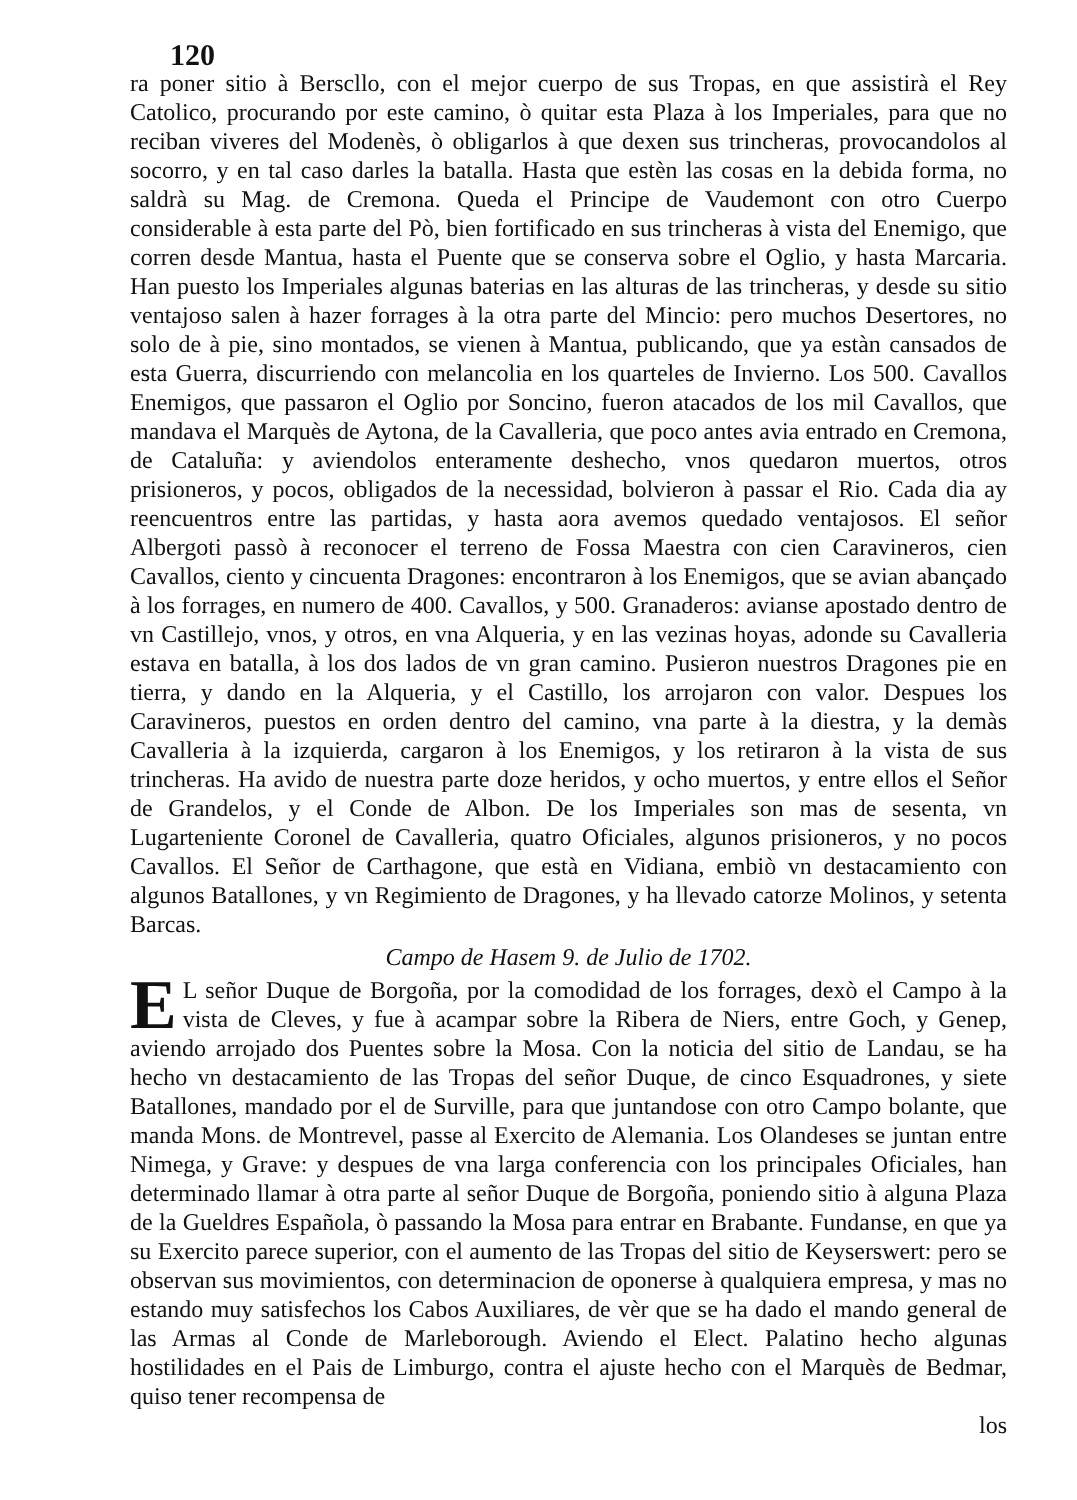120
ra poner sitio à Berscllo, con el mejor cuerpo de sus Tropas, en que assistirà el Rey Catolico, procurando por este camino, ò quitar esta Plaza à los Imperiales, para que no reciban viveres del Modenès, ò obligarlos à que dexen sus trincheras, provocandolos al socorro, y en tal caso darles la batalla. Hasta que estèn las cosas en la debida forma, no saldrà su Mag. de Cremona. Queda el Principe de Vaudemont con otro Cuerpo considerable à esta parte del Pò, bien fortificado en sus trincheras à vista del Enemigo, que corren desde Mantua, hasta el Puente que se conserva sobre el Oglio, y hasta Marcaria. Han puesto los Imperiales algunas baterias en las alturas de las trincheras, y desde su sitio ventajoso salen à hazer forrages à la otra parte del Mincio: pero muchos Desertores, no solo de à pie, sino montados, se vienen à Mantua, publicando, que ya estàn cansados de esta Guerra, discurriendo con melancolia en los quarteles de Invierno. Los 500. Cavallos Enemigos, que passaron el Oglio por Soncino, fueron atacados de los mil Cavallos, que mandava el Marquès de Aytona, de la Cavalleria, que poco antes avia entrado en Cremona, de Cataluña: y aviendolos enteramente deshecho, vnos quedaron muertos, otros prisioneros, y pocos, obligados de la necessidad, bolvieron à passar el Rio. Cada dia ay reencuentros entre las partidas, y hasta aora avemos quedado ventajosos. El señor Albergoti passò à reconocer el terreno de Fossa Maestra con cien Caravineros, cien Cavallos, ciento y cincuenta Dragones: encontraron à los Enemigos, que se avian abançado à los forrages, en numero de 400. Cavallos, y 500. Granaderos: avianse apostado dentro de vn Castillejo, vnos, y otros, en vna Alqueria, y en las vezinas hoyas, adonde su Cavalleria estava en batalla, à los dos lados de vn gran camino. Pusieron nuestros Dragones pie en tierra, y dando en la Alqueria, y el Castillo, los arrojaron con valor. Despues los Caravineros, puestos en orden dentro del camino, vna parte à la diestra, y la demàs Cavalleria à la izquierda, cargaron à los Enemigos, y los retiraron à la vista de sus trincheras. Ha avido de nuestra parte doze heridos, y ocho muertos, y entre ellos el Señor de Grandelos, y el Conde de Albon. De los Imperiales son mas de sesenta, vn Lugarteniente Coronel de Cavalleria, quatro Oficiales, algunos prisioneros, y no pocos Cavallos. El Señor de Carthagone, que està en Vidiana, embiò vn destacamiento con algunos Batallones, y vn Regimiento de Dragones, y ha llevado catorze Molinos, y setenta Barcas.
Campo de Hasem 9. de Julio de 1702.
EL señor Duque de Borgoña, por la comodidad de los forrages, dexò el Campo à la vista de Cleves, y fue à acampar sobre la Ribera de Niers, entre Goch, y Genep, aviendo arrojado dos Puentes sobre la Mosa. Con la noticia del sitio de Landau, se ha hecho vn destacamiento de las Tropas del señor Duque, de cinco Esquadrones, y siete Batallones, mandado por el de Surville, para que juntandose con otro Campo bolante, que manda Mons. de Montrevel, passe al Exercito de Alemania. Los Olandeses se juntan entre Nimega, y Grave: y despues de vna larga conferencia con los principales Oficiales, han determinado llamar à otra parte al señor Duque de Borgoña, poniendo sitio à alguna Plaza de la Gueldres Española, ò passando la Mosa para entrar en Brabante. Fundanse, en que ya su Exercito parece superior, con el aumento de las Tropas del sitio de Keyserswert: pero se observan sus movimientos, con determinacion de oponerse à qualquiera empresa, y mas no estando muy satisfechos los Cabos Auxiliares, de vèr que se ha dado el mando general de las Armas al Conde de Marleborough. Aviendo el Elect. Palatino hecho algunas hostilidades en el Pais de Limburgo, contra el ajuste hecho con el Marquès de Bedmar, quiso tener recompensa de
los